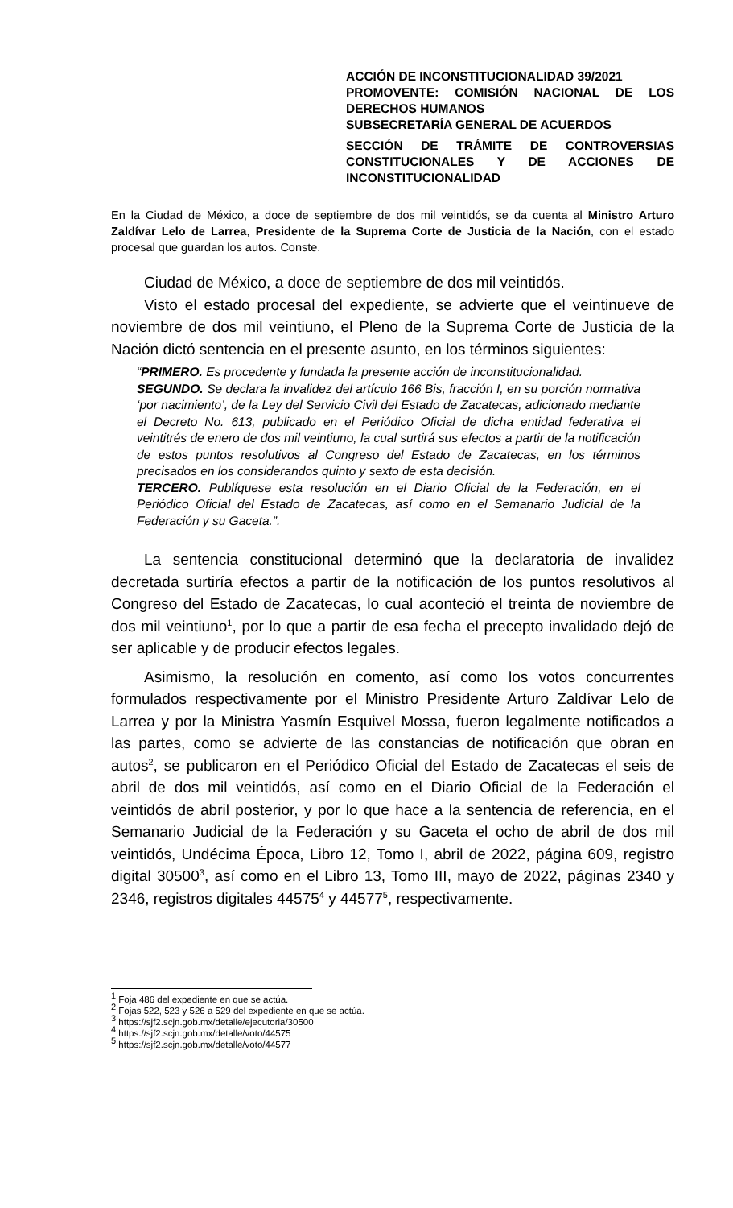ACCIÓN DE INCONSTITUCIONALIDAD 39/2021
PROMOVENTE: COMISIÓN NACIONAL DE LOS DERECHOS HUMANOS
SUBSECRETARÍA GENERAL DE ACUERDOS
SECCIÓN DE TRÁMITE DE CONTROVERSIAS CONSTITUCIONALES Y DE ACCIONES DE INCONSTITUCIONALIDAD
En la Ciudad de México, a doce de septiembre de dos mil veintidós, se da cuenta al Ministro Arturo Zaldívar Lelo de Larrea, Presidente de la Suprema Corte de Justicia de la Nación, con el estado procesal que guardan los autos. Conste.
Ciudad de México, a doce de septiembre de dos mil veintidós.
Visto el estado procesal del expediente, se advierte que el veintinueve de noviembre de dos mil veintiuno, el Pleno de la Suprema Corte de Justicia de la Nación dictó sentencia en el presente asunto, en los términos siguientes:
“PRIMERO. Es procedente y fundada la presente acción de inconstitucionalidad.
SEGUNDO. Se declara la invalidez del artículo 166 Bis, fracción I, en su porción normativa ‘por nacimiento’, de la Ley del Servicio Civil del Estado de Zacatecas, adicionado mediante el Decreto No. 613, publicado en el Periódico Oficial de dicha entidad federativa el veintitrés de enero de dos mil veintiuno, la cual surtirá sus efectos a partir de la notificación de estos puntos resolutivos al Congreso del Estado de Zacatecas, en los términos precisados en los considerandos quinto y sexto de esta decisión.
TERCERO. Publíquese esta resolución en el Diario Oficial de la Federación, en el Periódico Oficial del Estado de Zacatecas, así como en el Semanario Judicial de la Federación y su Gaceta.”.
La sentencia constitucional determinó que la declaratoria de invalidez decretada surtiría efectos a partir de la notificación de los puntos resolutivos al Congreso del Estado de Zacatecas, lo cual aconteció el treinta de noviembre de dos mil veintiuno<sup>1</sup>, por lo que a partir de esa fecha el precepto invalidado dejó de ser aplicable y de producir efectos legales.
Asimismo, la resolución en comento, así como los votos concurrentes formulados respectivamente por el Ministro Presidente Arturo Zaldívar Lelo de Larrea y por la Ministra Yasmín Esquivel Mossa, fueron legalmente notificados a las partes, como se advierte de las constancias de notificación que obran en autos<sup>2</sup>, se publicaron en el Periódico Oficial del Estado de Zacatecas el seis de abril de dos mil veintidós, así como en el Diario Oficial de la Federación el veintidós de abril posterior, y por lo que hace a la sentencia de referencia, en el Semanario Judicial de la Federación y su Gaceta el ocho de abril de dos mil veintidós, Undécima Época, Libro 12, Tomo I, abril de 2022, página 609, registro digital 30500<sup>3</sup>, así como en el Libro 13, Tomo III, mayo de 2022, páginas 2340 y 2346, registros digitales 44575<sup>4</sup> y 44577<sup>5</sup>, respectivamente.
<sup>1</sup> Foja 486 del expediente en que se actúa.
<sup>2</sup> Fojas 522, 523 y 526 a 529 del expediente en que se actúa.
<sup>3</sup> https://sjf2.scjn.gob.mx/detalle/ejecutoria/30500
<sup>4</sup> https://sjf2.scjn.gob.mx/detalle/voto/44575
<sup>5</sup> https://sjf2.scjn.gob.mx/detalle/voto/44577